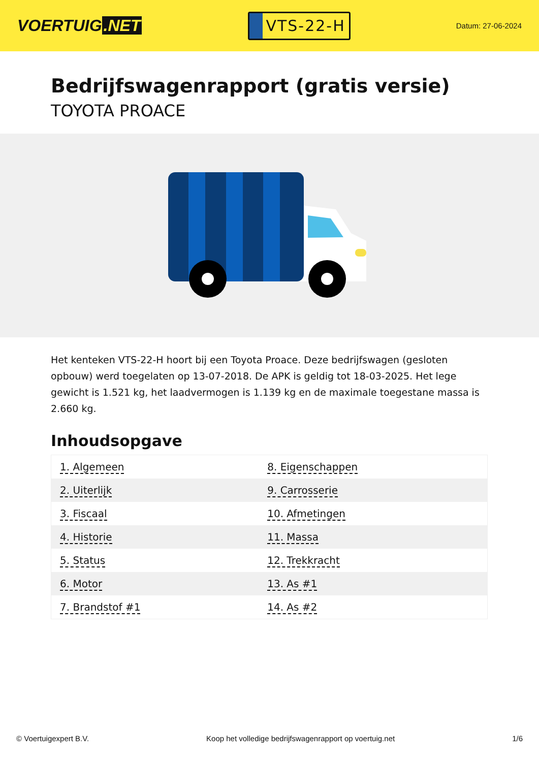VOERTUIG.NET
VTS-22-H
Datum: 27-06-2024
Bedrijfswagenrapport (gratis versie)
TOYOTA PROACE
Het kenteken VTS-22-H hoort bij een Toyota Proace. Deze bedrijfswagen (gesloten opbouw) werd toegelaten op 13-07-2018. De APK is geldig tot 18-03-2025. Het lege gewicht is 1.521 kg, het laadvermogen is 1.139 kg en de maximale toegestane massa is 2.660 kg.
Inhoudsopgave
| 1. Algemeen | 8. Eigenschappen |
| 2. Uiterlijk | 9. Carrosserie |
| 3. Fiscaal | 10. Afmetingen |
| 4. Historie | 11. Massa |
| 5. Status | 12. Trekkracht |
| 6. Motor | 13. As #1 |
| 7. Brandstof #1 | 14. As #2 |
© Voertuigexpert B.V. Koop het volledige bedrijfswagenrapport op voertuig.net
1/6